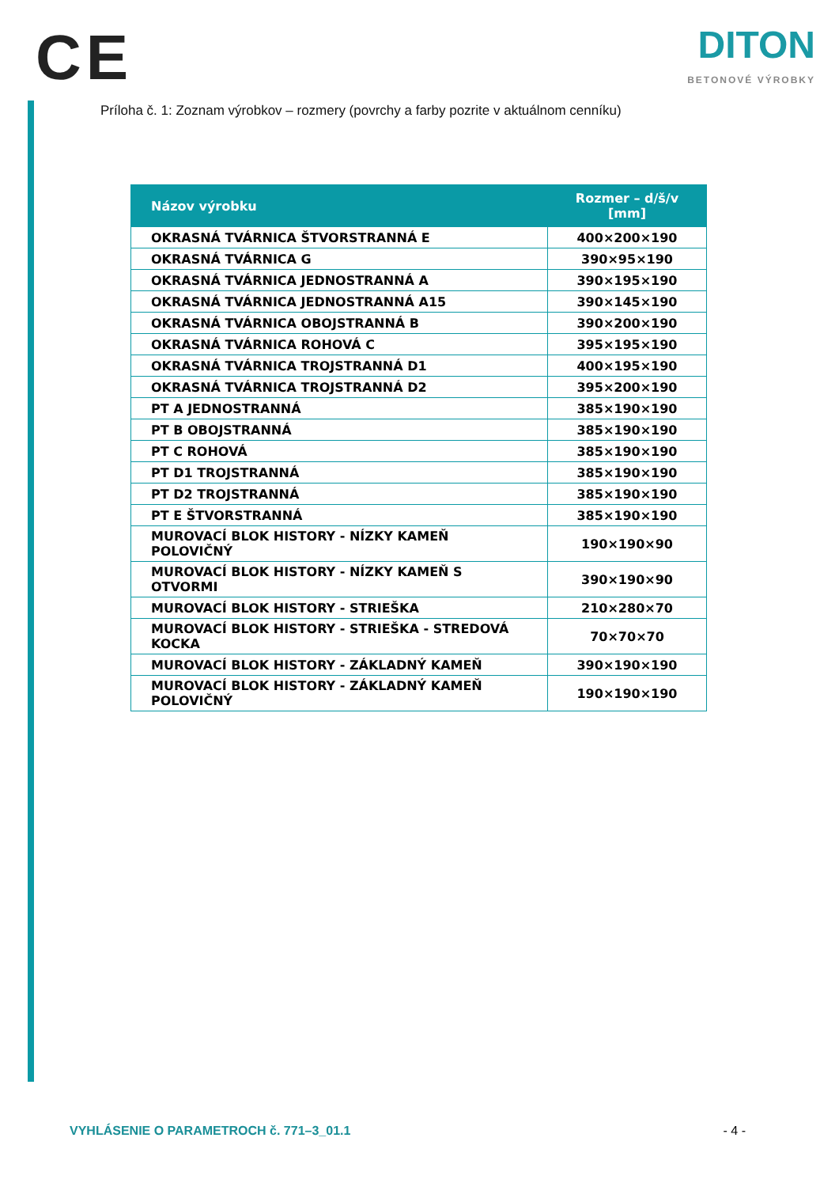CE
DITON
BETONOVÉ VÝROBKY
Príloha č. 1: Zoznam výrobkov – rozmery (povrchy a farby pozrite v aktuálnom cenníku)
| Názov výrobku | Rozmer – d/š/v [mm] |
| --- | --- |
| OKRASNÁ TVÁRNICA ŠTVORSTRANNÁ E | 400×200×190 |
| OKRASNÁ TVÁRNICA G | 390×95×190 |
| OKRASNÁ TVÁRNICA JEDNOSTRANNÁ A | 390×195×190 |
| OKRASNÁ TVÁRNICA JEDNOSTRANNÁ A15 | 390×145×190 |
| OKRASNÁ TVÁRNICA OBOJSTRANNÁ B | 390×200×190 |
| OKRASNÁ TVÁRNICA ROHOVÁ C | 395×195×190 |
| OKRASNÁ TVÁRNICA TROJSTRANNÁ D1 | 400×195×190 |
| OKRASNÁ TVÁRNICA TROJSTRANNÁ D2 | 395×200×190 |
| PT A JEDNOSTRANNÁ | 385×190×190 |
| PT B OBOJSTRANNÁ | 385×190×190 |
| PT C ROHOVÁ | 385×190×190 |
| PT D1 TROJSTRANNÁ | 385×190×190 |
| PT D2 TROJSTRANNÁ | 385×190×190 |
| PT E ŠTVORSTRANNÁ | 385×190×190 |
| MUROVACÍ BLOK HISTORY - NÍZKY KAMEŇ POLOVIČNÝ | 190×190×90 |
| MUROVACÍ BLOK HISTORY - NÍZKY KAMEŇ S OTVORMI | 390×190×90 |
| MUROVACÍ BLOK HISTORY - STRIEŠKA | 210×280×70 |
| MUROVACÍ BLOK HISTORY - STRIEŠKA - STREDOVÁ KOCKA | 70×70×70 |
| MUROVACÍ BLOK HISTORY - ZÁKLADNÝ KAMEŇ | 390×190×190 |
| MUROVACÍ BLOK HISTORY - ZÁKLADNÝ KAMEŇ POLOVIČNÝ | 190×190×190 |
VYHLÁSENIE O PARAMETROCH č. 771–3_01.1 - 4 -